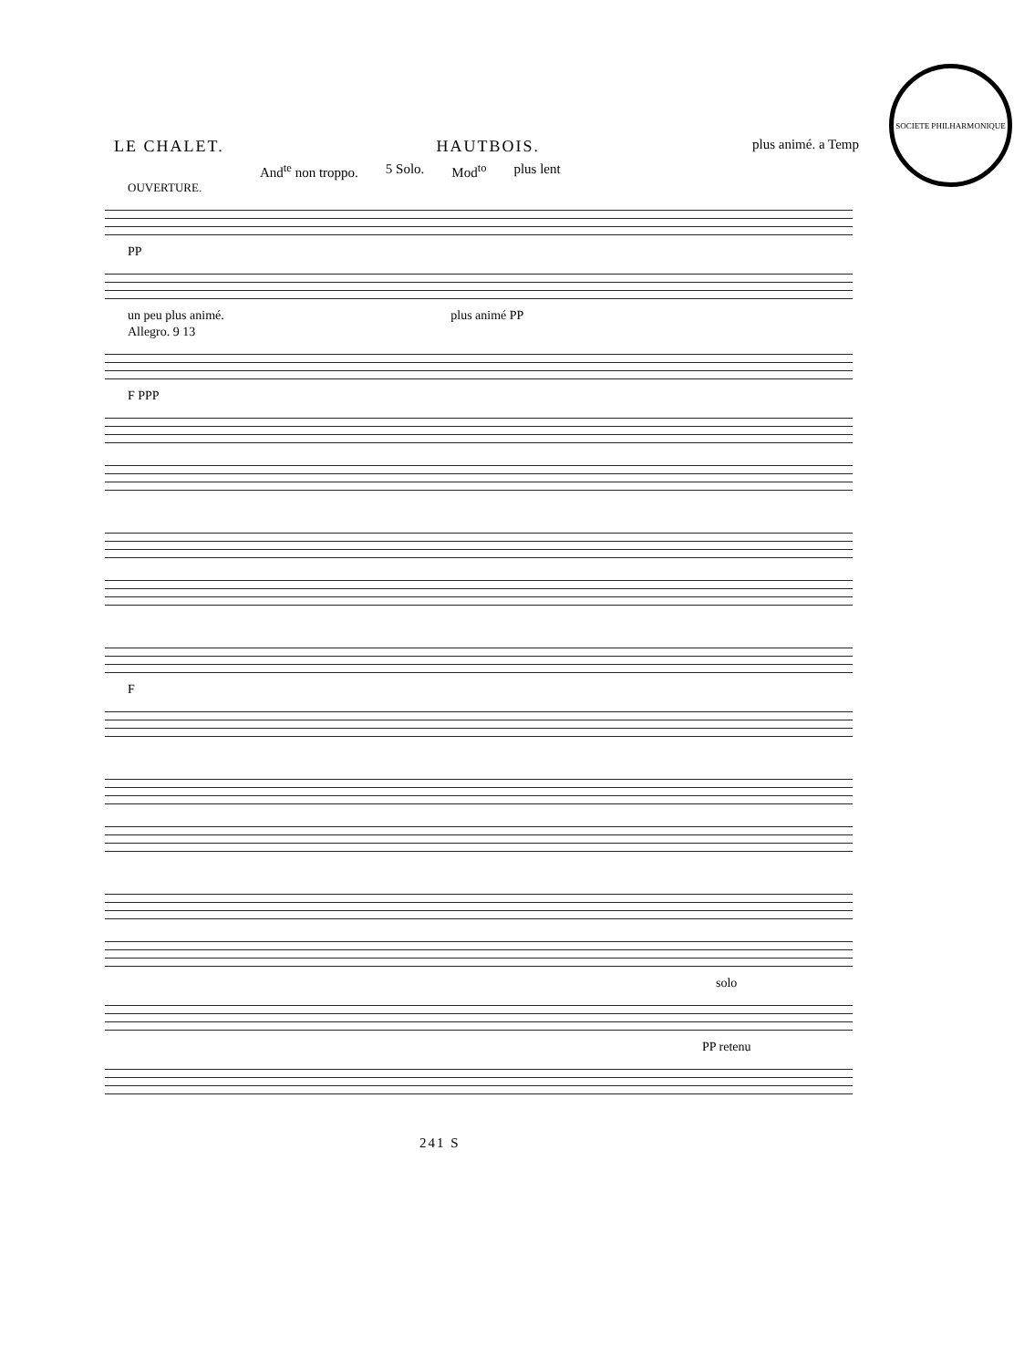SOCIETE PHILHARMONIQUE
LE CHALET. HAUTBOIS. plus animé. a Temp
And<sup>te</sup> non troppo. 5 Solo. Mod<sup>to</sup> plus lent
OUVERTURE.
PP
un peu plus animé. plus animé PP
Allegro. 9 13
F PPP
F
solo
PP retenu
241 S